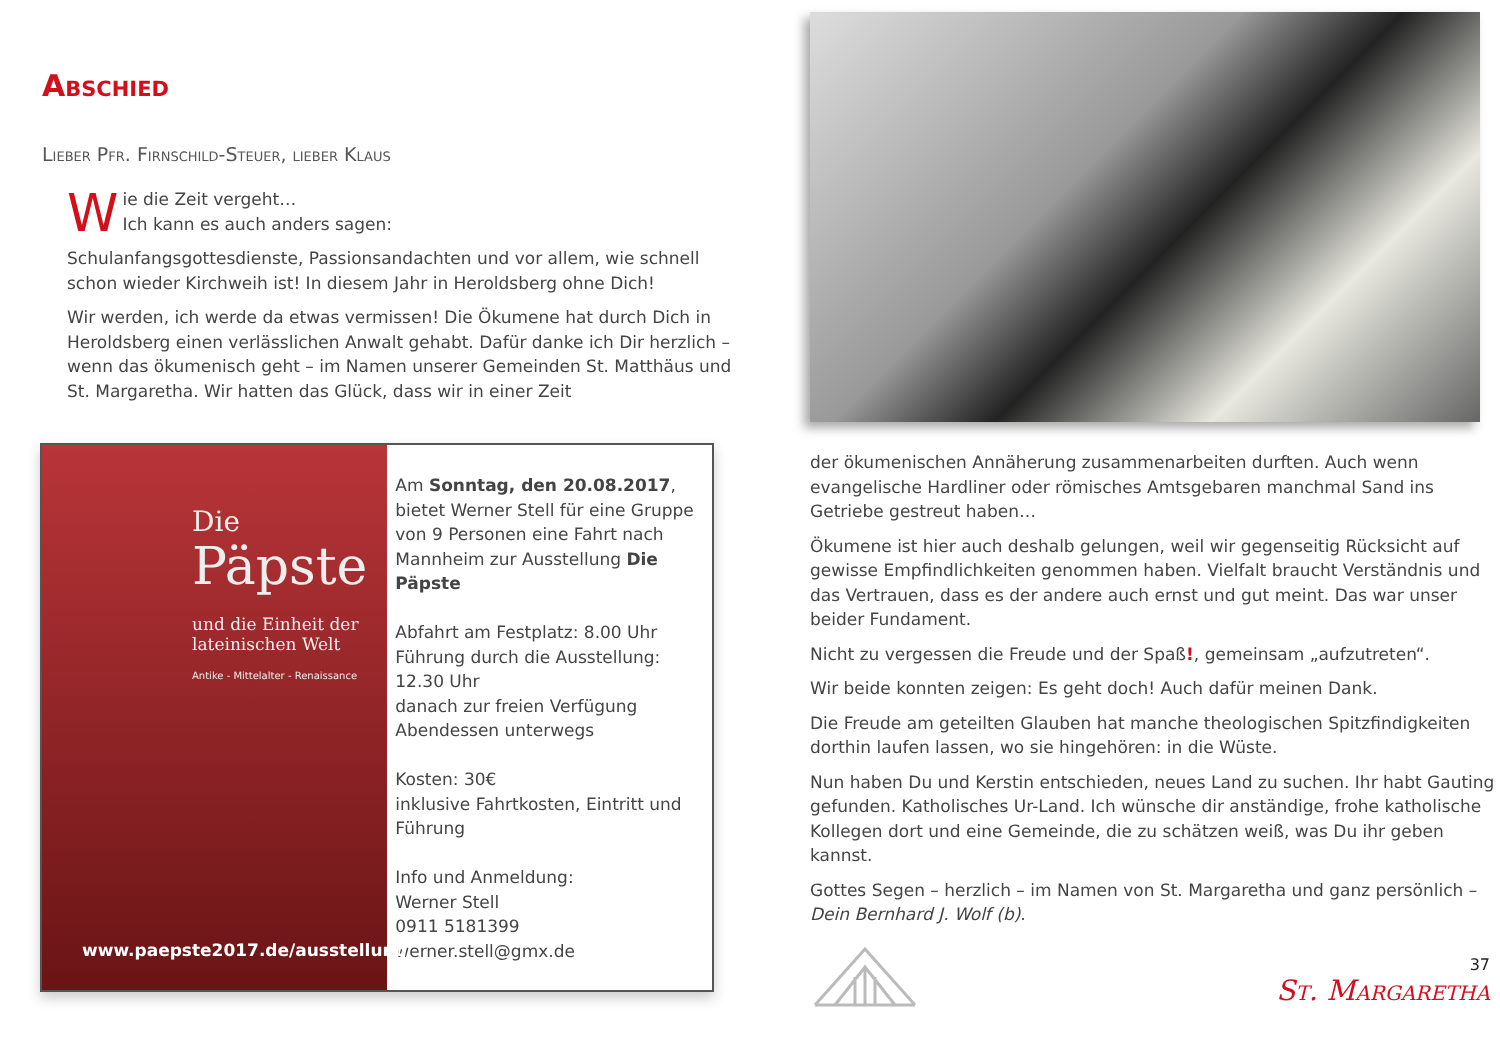Abschied
Lieber Pfr. Firnschild-Steuer, lieber Klaus
Wie die Zeit vergeht…
Ich kann es auch anders sagen:
Schulanfangsgottesdienste, Passionsandachten und vor allem, wie schnell schon wieder Kirchweih ist! In diesem Jahr in Heroldsberg ohne Dich!
Wir werden, ich werde da etwas vermissen! Die Ökumene hat durch Dich in Heroldsberg einen verlässlichen Anwalt gehabt. Dafür danke ich Dir herzlich – wenn das ökumenisch geht – im Namen unserer Gemeinden St. Matthäus und St. Margaretha. Wir hatten das Glück, dass wir in einer Zeit
Die
Päpste
und die Einheit der lateinischen Welt
Antike - Mittelalter - Renaissance
www.paepste2017.de/ausstellung
Am Sonntag, den 20.08.2017, bietet Werner Stell für eine Gruppe von 9 Personen eine Fahrt nach Mannheim zur Aus­stellung Die Päpste
Abfahrt am Festplatz: 8.00 Uhr
Führung durch die Ausstellung: 12.30 Uhr
danach zur freien Verfügung
Abendessen unterwegs
Kosten: 30€
inklusive Fahrtkosten, Eintritt und Führung
Info und Anmeldung:
Werner Stell
0911 5181399
werner.stell@gmx.de
der ökumenischen Annäherung zusammenarbeiten durften. Auch wenn evangelische Hardliner oder römisches Amtsgebaren manchmal Sand ins Getriebe gestreut haben…
Ökumene ist hier auch deshalb gelungen, weil wir gegenseitig Rücksicht auf gewisse Empfindlichkeiten genommen haben. Vielfalt braucht Ver­ständnis und das Vertrauen, dass es der andere auch ernst und gut meint. Das war unser beider Fundament.
Nicht zu vergessen die Freude und der Spaß!, gemeinsam „aufzutreten“.
Wir beide konnten zeigen: Es geht doch! Auch dafür meinen Dank.
Die Freude am geteilten Glauben hat manche theologischen Spitzfindig­keiten dorthin laufen lassen, wo sie hingehören: in die Wüste.
Nun haben Du und Kerstin entschieden, neues Land zu suchen. Ihr habt Gauting gefunden. Katholisches Ur-Land. Ich wünsche dir anständige, fro­he katholische Kollegen dort und eine Gemeinde, die zu schätzen weiß, was Du ihr geben kannst.
Gottes Segen – herzlich – im Namen von St. Margaretha und ganz per­sönlich – Dein Bernhard J. Wolf (b).
37
St. Margaretha